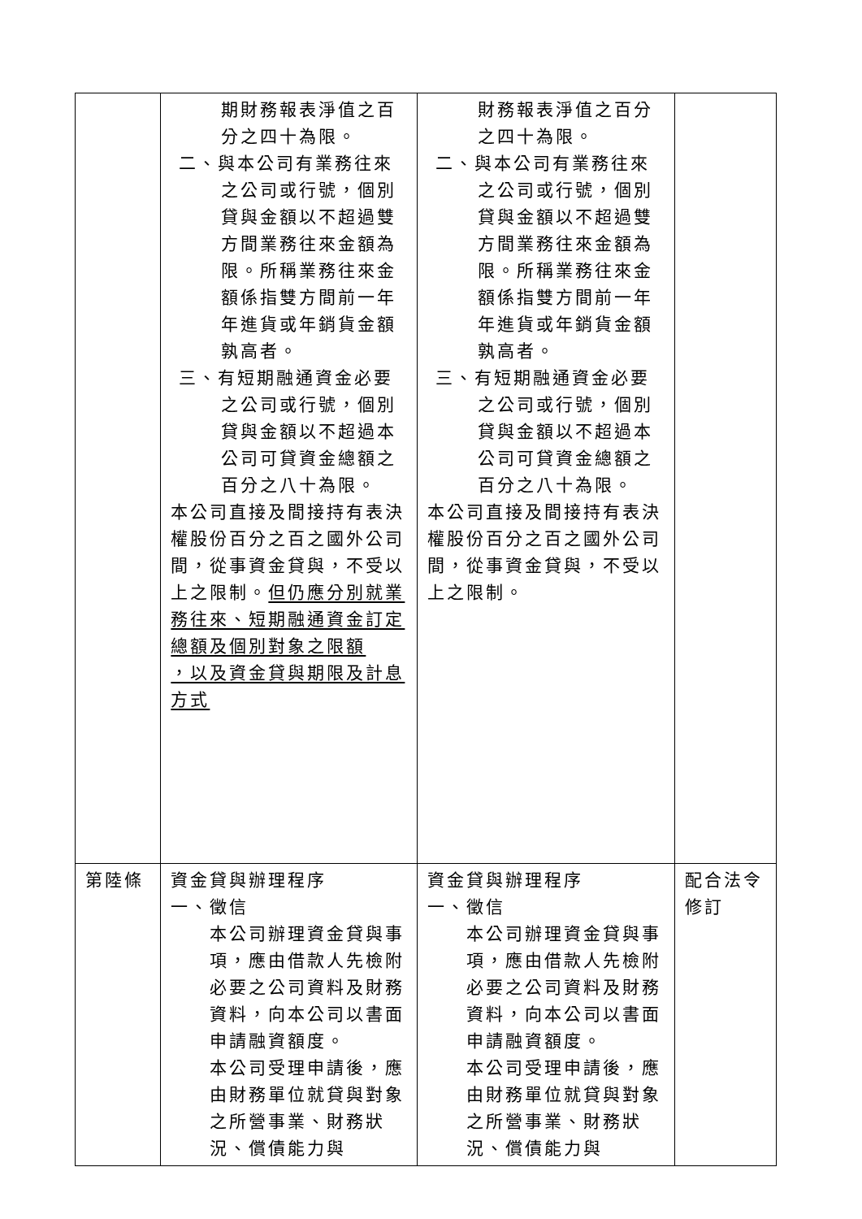| | 期財務報表淨值之百分之四十為限。 二、與本公司有業務往來之公司或行號，個別貸與金額以不超過雙方間業務往來金額為限。所稱業務往來金額係指雙方間前一年年進貨或年銷貨金額孰高者。 三、有短期融通資金必要之公司或行號，個別貸與金額以不超過本公司可貸資金總額之百分之八十為限。 本公司直接及間接持有表決權股份百分之百之國外公司間，從事資金貸與，不受以上之限制。 但仍應分別就業務往來、短期融通資金訂定總額及個別對象之限額 ，以及資金貸與期限及計息方式 | 財務報表淨值之百分之四十為限。 二、與本公司有業務往來之公司或行號，個別貸與金額以不超過雙方間業務往來金額為限。所稱業務往來金額係指雙方間前一年年進貨或年銷貨金額孰高者。 三、有短期融通資金必要之公司或行號，個別貸與金額以不超過本公司可貸資金總額之百分之八十為限。 本公司直接及間接持有表決權股份百分之百之國外公司間，從事資金貸與，不受以上之限制。 | |
| 第陸條 | 資金貸與辦理程序 一、徵信 本公司辦理資金貸與事項，應由借款人先檢附必要之公司資料及財務資料，向本公司以書面申請融資額度。 本公司受理申請後，應由財務單位就貸與對象之所營事業、財務狀況、償債能力與 | 資金貸與辦理程序 一、徵信 本公司辦理資金貸與事項，應由借款人先檢附必要之公司資料及財務資料，向本公司以書面申請融資額度。 本公司受理申請後，應由財務單位就貸與對象之所營事業、財務狀況、償債能力與 | 配合法令修訂 |